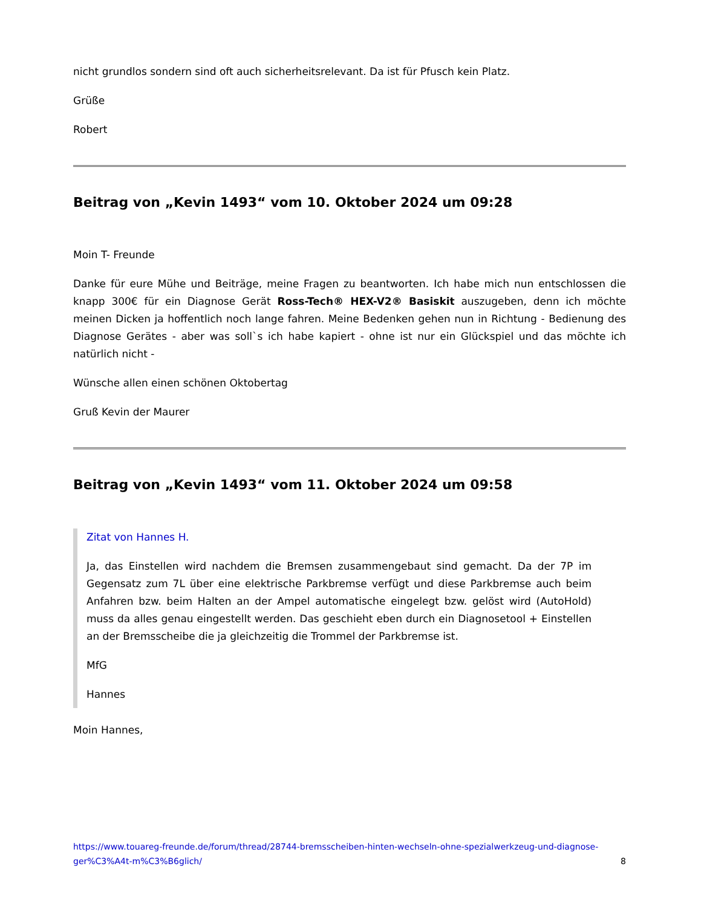nicht grundlos sondern sind oft auch sicherheitsrelevant. Da ist für Pfusch kein Platz.
Grüße
Robert
Beitrag von „Kevin 1493“ vom 10. Oktober 2024 um 09:28
Moin T- Freunde
Danke für eure Mühe und Beiträge, meine Fragen zu beantworten. Ich habe mich nun entschlossen die knapp 300€ für ein Diagnose Gerät Ross-Tech® HEX-V2® Basiskit auszugeben, denn ich möchte meinen Dicken ja hoffentlich noch lange fahren. Meine Bedenken gehen nun in Richtung - Bedienung des Diagnose Gerätes - aber was soll`s ich habe kapiert - ohne ist nur ein Glückspiel und das möchte ich natürlich nicht -
Wünsche allen einen schönen Oktobertag
Gruß Kevin der Maurer
Beitrag von „Kevin 1493“ vom 11. Oktober 2024 um 09:58
Zitat von Hannes H.
Ja, das Einstellen wird nachdem die Bremsen zusammengebaut sind gemacht. Da der 7P im Gegensatz zum 7L über eine elektrische Parkbremse verfügt und diese Parkbremse auch beim Anfahren bzw. beim Halten an der Ampel automatische eingelegt bzw. gelöst wird (AutoHold) muss da alles genau eingestellt werden. Das geschieht eben durch ein Diagnosetool + Einstellen an der Bremsscheibe die ja gleichzeitig die Trommel der Parkbremse ist.
MfG
Hannes
Moin Hannes,
https://www.touareg-freunde.de/forum/thread/28744-bremsscheiben-hinten-wechseln-ohne-spezialwerkzeug-und-diagnose-ger%C3%A4t-m%C3%B6glich/ 8